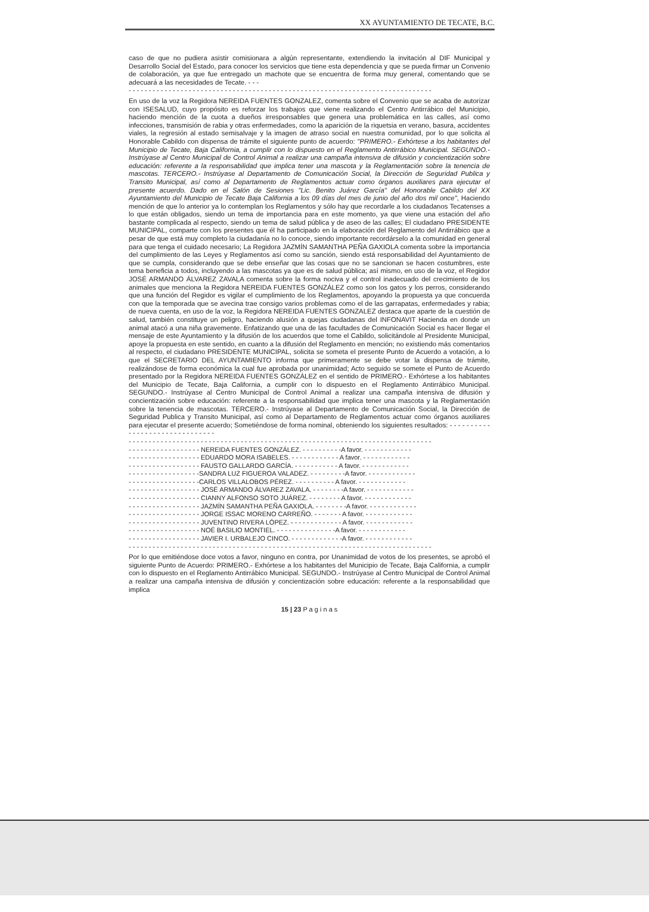XX AYUNTAMIENTO DE TECATE, B.C.
caso de que no pudiera asistir comisionara a algún representante, extendiendo la invitación al DIF Municipal y Desarrollo Social del Estado, para conocer los servicios que tiene esta dependencia y que se pueda firmar un Convenio de colaboración, ya que fue entregado un machote que se encuentra de forma muy general, comentando que se adecuará a las necesidades de Tecate. - - -
- - - - - - - - - - - - - - - - - - - - - - - - - - - - - - - - - - - - - - - - - - - - - - - - - - - - - - - - - - - - - - - - - - - - - - - - - - - -
En uso de la voz la Regidora NEREIDA FUENTES GONZALEZ, comenta sobre el Convenio que se acaba de autorizar con ISESALUD, cuyo propósito es reforzar los trabajos que viene realizando el Centro Antirrábico del Municipio, haciendo mención de la cuota a dueños irresponsables que genera una problemática en las calles, así como infecciones, transmisión de rabia y otras enfermedades, como la aparición de la riquetsia en verano, basura, accidentes viales, la regresión al estado semisalvaje y la imagen de atraso social en nuestra comunidad, por lo que solicita al Honorable Cabildo con dispensa de trámite el siguiente punto de acuerdo: "PRIMERO.- Exhórtese a los habitantes del Municipio de Tecate, Baja California, a cumplir con lo dispuesto en el Reglamento Antirrábico Municipal. SEGUNDO.- Instrúyase al Centro Municipal de Control Animal a realizar una campaña intensiva de difusión y concientización sobre educación: referente a la responsabilidad que implica tener una mascota y la Reglamentación sobre la tenencia de mascotas. TERCERO.- Instrúyase al Departamento de Comunicación Social, la Dirección de Seguridad Publica y Transito Municipal, así como al Departamento de Reglamentos actuar como órganos auxiliares para ejecutar el presente acuerdo. Dado en el Salón de Sesiones "Lic. Benito Juárez García" del Honorable Cabildo del XX Ayuntamiento del Municipio de Tecate Baja California a los 09 días del mes de junio del año dos mil once", Haciendo mención de que lo anterior ya lo contemplan los Reglamentos y sólo hay que recordarle a los ciudadanos Tecatenses a lo que están obligados, siendo un tema de importancia para en este momento, ya que viene una estación del año bastante complicada al respecto, siendo un tema de salud pública y de aseo de las calles; El ciudadano PRESIDENTE MUNICIPAL, comparte con los presentes que él ha participado en la elaboración del Reglamento del Antirrábico que a pesar de que está muy completo la ciudadanía no lo conoce, siendo importante recordárselo a la comunidad en general para que tenga el cuidado necesario; La Regidora JAZMÍN SAMANTHA PEÑA GAXIOLA comenta sobre la importancia del cumplimiento de las Leyes y Reglamentos así como su sanción, siendo está responsabilidad del Ayuntamiento de que se cumpla, considerando que se debe enseñar que las cosas que no se sancionan se hacen costumbres, este tema beneficia a todos, incluyendo a las mascotas ya que es de salud pública; así mismo, en uso de la voz, el Regidor JOSÉ ARMANDO ÁLVAREZ ZAVALA comenta sobre la forma nociva y el control inadecuado del crecimiento de los animales que menciona la Regidora NEREIDA FUENTES GONZÁLEZ como son los gatos y los perros, considerando que una función del Regidor es vigilar el cumplimiento de los Reglamentos, apoyando la propuesta ya que concuerda con que la temporada que se avecina trae consigo varios problemas como el de las garrapatas, enfermedades y rabia; de nueva cuenta, en uso de la voz, la Regidora NEREIDA FUENTES GONZALEZ destaca que aparte de la cuestión de salud, también constituye un peligro, haciendo alusión a quejas ciudadanas del INFONAVIT Hacienda en donde un animal atacó a una niña gravemente. Enfatizando que una de las facultades de Comunicación Social es hacer llegar el mensaje de este Ayuntamiento y la difusión de los acuerdos que tome el Cabildo, solicitándole al Presidente Municipal, apoye la propuesta en este sentido, en cuanto a la difusión del Reglamento en mención; no existiendo más comentarios al respecto, el ciudadano PRESIDENTE MUNICIPAL, solicita se someta el presente Punto de Acuerdo a votación, a lo que el SECRETARIO DEL AYUNTAMIENTO informa que primeramente se debe votar la dispensa de trámite, realizándose de forma económica la cual fue aprobada por unanimidad; Acto seguido se somete el Punto de Acuerdo presentado por la Regidora NEREIDA FUENTES GONZÁLEZ en el sentido de PRIMERO.- Exhórtese a los habitantes del Municipio de Tecate, Baja California, a cumplir con lo dispuesto en el Reglamento Antirrábico Municipal. SEGUNDO.- Instrúyase al Centro Municipal de Control Animal a realizar una campaña intensiva de difusión y concientización sobre educación: referente a la responsabilidad que implica tener una mascota y la Reglamentación sobre la tenencia de mascotas. TERCERO.- Instrúyase al Departamento de Comunicación Social, la Dirección de Seguridad Publica y Transito Municipal, así como al Departamento de Reglamentos actuar como órganos auxiliares para ejecutar el presente acuerdo; Sometiéndose de forma nominal, obteniendo los siguientes resultados: - - - - - - - - - - - - - - - - - - - - - - - - - - - - - - -
- - - - - - - - - - - - - - - - - - - - - - - - - - - - - - - - - - - - - - - - - - - - - - - - - - - - - - - - - - - - - - - - - - - - - - - - - - - -
- - - - - - - - - - - - - - - - - - NEREIDA FUENTES GONZÁLEZ. - - - - - - - - - -A favor. - - - - - - - - - - - -
- - - - - - - - - - - - - - - - - - EDUARDO MORA ISABELES. - - - - - - - - - - - - A favor. - - - - - - - - - - - -
- - - - - - - - - - - - - - - - - - FAUSTO GALLARDO GARCÍA. - - - - - - - - - - - A favor. - - - - - - - - - - - -
- - - - - - - - - - - - - - - - - -SANDRA LUZ FIGUEROA VALADEZ. - - - - - - - - -A favor. - - - - - - - - - - - -
- - - - - - - - - - - - - - - - - -CARLOS VILLALOBOS PÉREZ. - - - - - - - - - - A favor. - - - - - - - - - - - -
- - - - - - - - - - - - - - - - - - JOSÉ ARMANDO ÁLVAREZ ZAVALA. - - - - - - - -A favor. - - - - - - - - - - - -
- - - - - - - - - - - - - - - - - - CIANNY ALFONSO SOTO JUÁREZ. - - - - - - - - A favor. - - - - - - - - - - - -
- - - - - - - - - - - - - - - - - - JAZMÍN SAMANTHA PEÑA GAXIOLA. - - - - - - - -A favor. - - - - - - - - - - - -
- - - - - - - - - - - - - - - - - - JORGE ISSAC MORENO CARREÑO. - - - - - - - A favor. - - - - - - - - - - - -
- - - - - - - - - - - - - - - - - - JUVENTINO RIVERA LÓPEZ. - - - - - - - - - - - - - A favor. - - - - - - - - - - - -
- - - - - - - - - - - - - - - - - - NOÉ BASILIO MONTIEL. - - - - - - - - - - - - - - -A favor. - - - - - - - - - - - -
- - - - - - - - - - - - - - - - - - JAVIER I. URBALEJO CINCO. - - - - - - - - - - - - -A favor. - - - - - - - - - - - -
- - - - - - - - - - - - - - - - - - - - - - - - - - - - - - - - - - - - - - - - - - - - - - - - - - - - - - - - - - - - - - - - - - - - - - - - - - - -
Por lo que emitiéndose doce votos a favor, ninguno en contra, por Unanimidad de votos de los presentes, se aprobó el siguiente Punto de Acuerdo: PRIMERO.- Exhórtese a los habitantes del Municipio de Tecate, Baja California, a cumplir con lo dispuesto en el Reglamento Antirrábico Municipal. SEGUNDO.- Instrúyase al Centro Municipal de Control Animal a realizar una campaña intensiva de difusión y concientización sobre educación: referente a la responsabilidad que implica
15 | 23 P a g i n a s